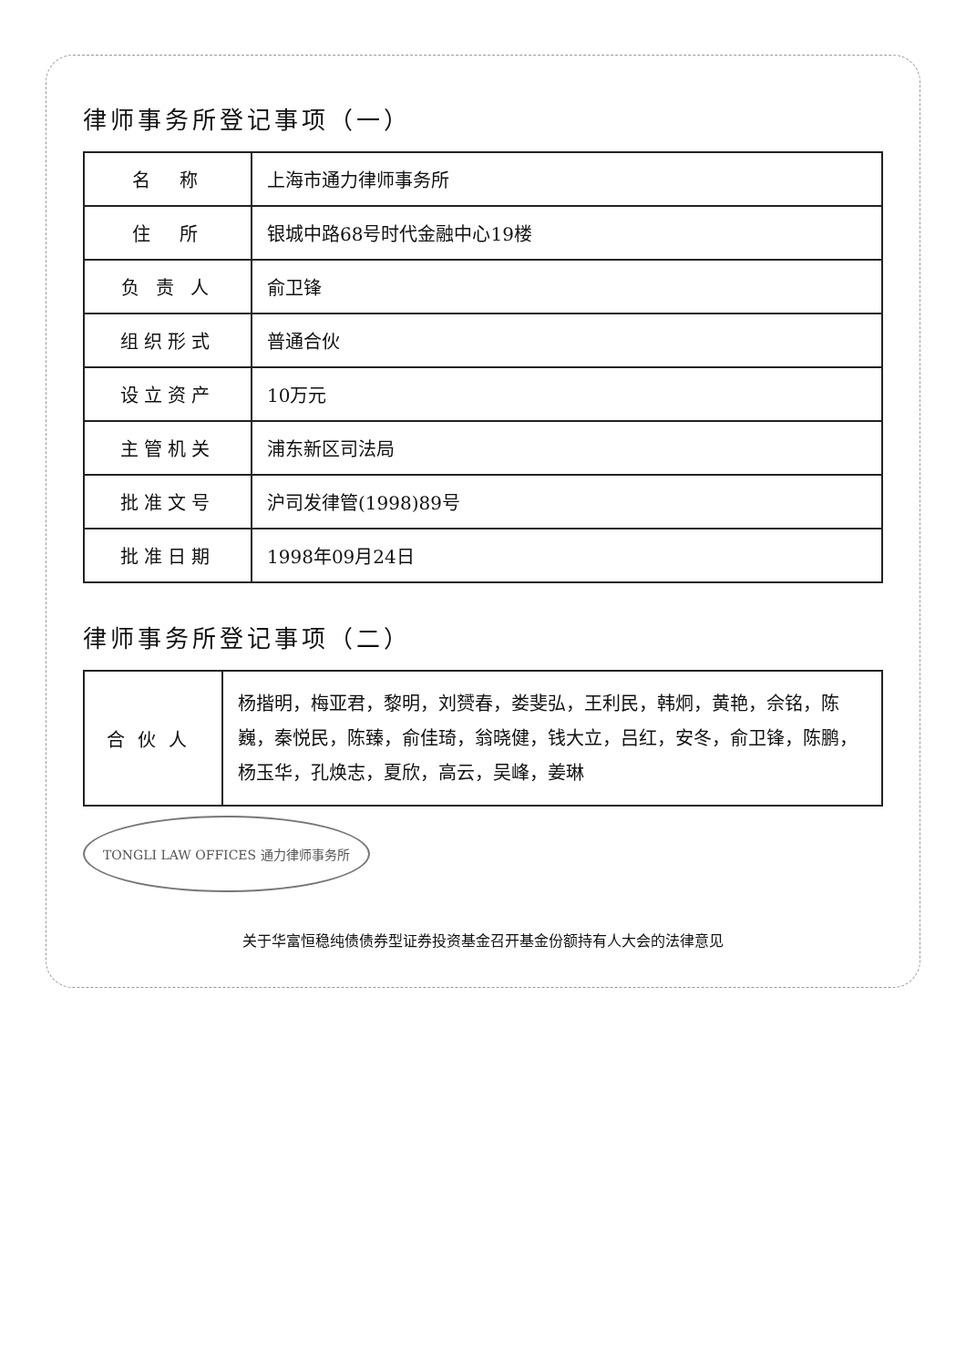律师事务所登记事项（一）
| 名 称 | 上海市通力律师事务所 |
| 住 所 | 银城中路68号时代金融中心19楼 |
| 负 责 人 | 俞卫锋 |
| 组织形式 | 普通合伙 |
| 设立资产 | 10万元 |
| 主管机关 | 浦东新区司法局 |
| 批准文号 | 沪司发律管(1998)89号 |
| 批准日期 | 1998年09月24日 |
律师事务所登记事项（二）
合伙人
杨揩明，梅亚君，黎明，刘赟春，娄斐弘，王利民，韩炯，黄艳，佘铭，陈巍，秦悦民，陈臻，俞佳琦，翁晓健，钱大立，吕红，安冬，俞卫锋，陈鹏，杨玉华，孔焕志，夏欣，高云，吴峰，姜琳
TONGLI LAW OFFICES 通力律师事务所
关于华富恒稳纯债债券型证券投资基金召开基金份额持有人大会的法律意见